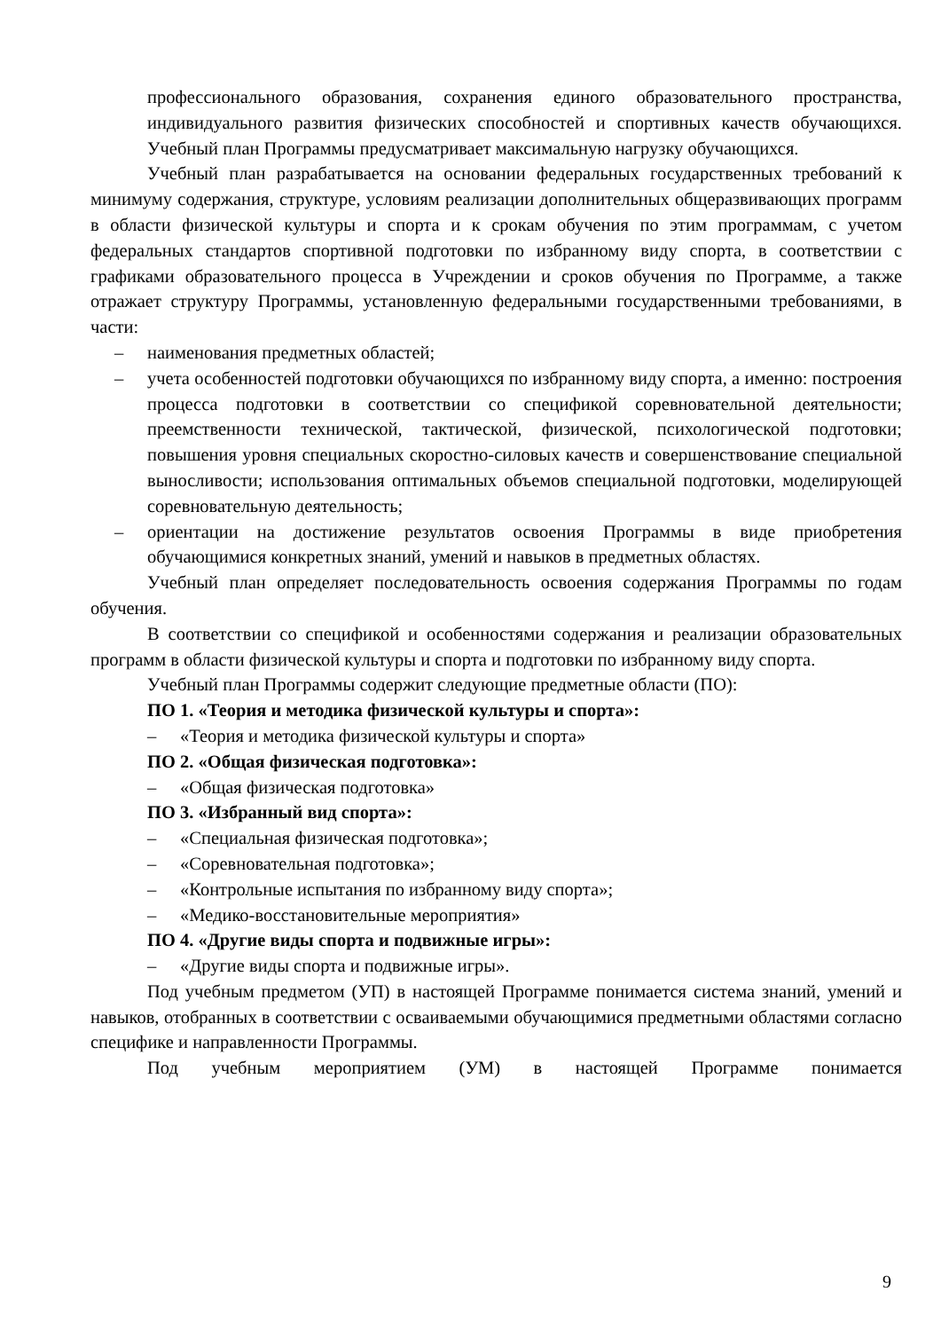профессионального образования, сохранения единого образовательного пространства, индивидуального развития физических способностей и спортивных качеств обучающихся. Учебный план Программы предусматривает максимальную нагрузку обучающихся.
Учебный план разрабатывается на основании федеральных государственных требований к минимуму содержания, структуре, условиям реализации дополнительных общеразвивающих программ в области физической культуры и спорта и к срокам обучения по этим программам, с учетом федеральных стандартов спортивной подготовки по избранному виду спорта, в соответствии с графиками образовательного процесса в Учреждении и сроков обучения по Программе, а также отражает структуру Программы, установленную федеральными государственными требованиями, в части:
– наименования предметных областей;
– учета особенностей подготовки обучающихся по избранному виду спорта, а именно: построения процесса подготовки в соответствии со спецификой соревновательной деятельности; преемственности технической, тактической, физической, психологической подготовки; повышения уровня специальных скоростно-силовых качеств и совершенствование специальной выносливости; использования оптимальных объемов специальной подготовки, моделирующей соревновательную деятельность;
– ориентации на достижение результатов освоения Программы в виде приобретения обучающимися конкретных знаний, умений и навыков в предметных областях.
Учебный план определяет последовательность освоения содержания Программы по годам обучения.
В соответствии со спецификой и особенностями содержания и реализации образовательных программ в области физической культуры и спорта и подготовки по избранному виду спорта.
Учебный план Программы содержит следующие предметные области (ПО):
ПО 1. «Теория и методика физической культуры и спорта»:
– «Теория и методика физической культуры и спорта»
ПО 2. «Общая физическая подготовка»:
– «Общая физическая подготовка»
ПО 3. «Избранный вид спорта»:
– «Специальная физическая подготовка»;
– «Соревновательная подготовка»;
– «Контрольные испытания по избранному виду спорта»;
– «Медико-восстановительные мероприятия»
ПО 4. «Другие виды спорта и подвижные игры»:
– «Другие виды спорта и подвижные игры».
Под учебным предметом (УП) в настоящей Программе понимается система знаний, умений и навыков, отобранных в соответствии с осваиваемыми обучающимися предметными областями согласно специфике и направленности Программы.
Под учебным мероприятием (УМ) в настоящей Программе понимается
9